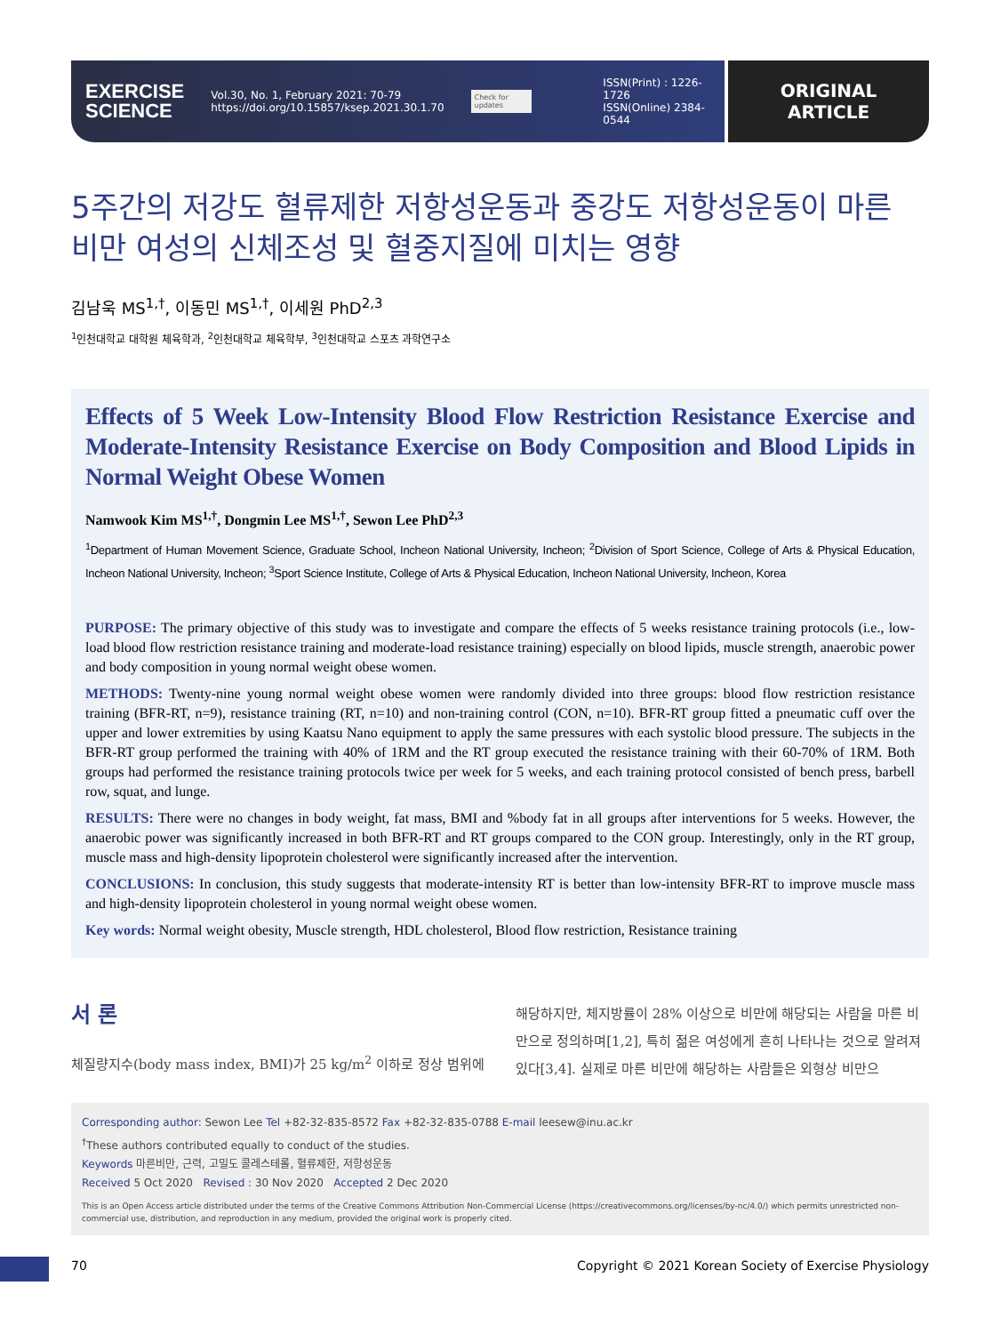EXERCISE
SCIENCE
Vol.30, No. 1, February 2021: 70-79
https://doi.org/10.15857/ksep.2021.30.1.70
Check for updates
ISSN(Print) : 1226-1726
ISSN(Online) 2384-0544
ORIGINAL
ARTICLE
5주간의 저강도 혈류제한 저항성운동과 중강도 저항성운동이 마른 비만 여성의 신체조성 및 혈중지질에 미치는 영향
김남욱 MS<sup>1,†</sup>, 이동민 MS<sup>1,†</sup>, 이세원 PhD<sup>2,3</sup>
<sup>1</sup> 인천대학교 대학원 체육학과, <sup>2</sup>인천대학교 체육학부, <sup>3</sup>인천대학교 스포츠 과학연구소
Effects of 5 Week Low-Intensity Blood Flow Restriction Resistance Exercise and Moderate-Intensity Resistance Exercise on Body Composition and Blood Lipids in Normal Weight Obese Women
Namwook Kim MS<sup>1,†</sup>, Dongmin Lee MS<sup>1,†</sup>, Sewon Lee PhD<sup>2,3</sup>
<sup>1</sup> Department of Human Movement Science, Graduate School, Incheon National University, Incheon; <sup>2</sup>Division of Sport Science, College of Arts & Physical Education, Incheon National University, Incheon; <sup>3</sup>Sport Science Institute, College of Arts & Physical Education, Incheon National University, Incheon, Korea
PURPOSE: The primary objective of this study was to investigate and compare the effects of 5 weeks resistance training protocols (i.e., low-load blood flow restriction resistance training and moderate-load resistance training) especially on blood lipids, muscle strength, anaerobic power and body composition in young normal weight obese women.
METHODS: Twenty-nine young normal weight obese women were randomly divided into three groups: blood flow restriction resistance training (BFR-RT, n=9), resistance training (RT, n=10) and non-training control (CON, n=10). BFR-RT group fitted a pneumatic cuff over the upper and lower extremities by using Kaatsu Nano equipment to apply the same pressures with each systolic blood pressure. The subjects in the BFR-RT group performed the training with 40% of 1RM and the RT group executed the resistance training with their 60-70% of 1RM. Both groups had performed the resistance training protocols twice per week for 5 weeks, and each training protocol consisted of bench press, barbell row, squat, and lunge.
RESULTS: There were no changes in body weight, fat mass, BMI and %body fat in all groups after interventions for 5 weeks. However, the anaerobic power was significantly increased in both BFR-RT and RT groups compared to the CON group. Interestingly, only in the RT group, muscle mass and high-density lipoprotein cholesterol were significantly increased after the intervention.
CONCLUSIONS: In conclusion, this study suggests that moderate-intensity RT is better than low-intensity BFR-RT to improve muscle mass and high-density lipoprotein cholesterol in young normal weight obese women.
Key words: Normal weight obesity, Muscle strength, HDL cholesterol, Blood flow restriction, Resistance training
서 론
체질량지수(body mass index, BMI)가 25 kg/m<sup>2</sup> 이하로 정상 범위에
해당하지만, 체지방률이 28% 이상으로 비만에 해당되는 사람을 마른 비만으로 정의하며[1,2], 특히 젊은 여성에게 흔히 나타나는 것으로 알려져 있다[3,4]. 실제로 마른 비만에 해당하는 사람들은 외형상 비만으
Corresponding author: Sewon Lee Tel +82-32-835-8572 Fax +82-32-835-0788 E-mail leesew@inu.ac.kr
<sup>†</sup> These authors contributed equally to conduct of the studies.
Keywords 마른비만, 근력, 고밀도 콜레스테롤, 혈류제한, 저항성운동
Received 5 Oct 2020 Revised : 30 Nov 2020 Accepted 2 Dec 2020
This is an Open Access article distributed under the terms of the Creative Commons Attribution Non-Commercial License (https://creativecommons.org/licenses/by-nc/4.0/) which permits unrestricted non-commercial use, distribution, and reproduction in any medium, provided the original work is properly cited.
70 Copyright © 2021 Korean Society of Exercise Physiology